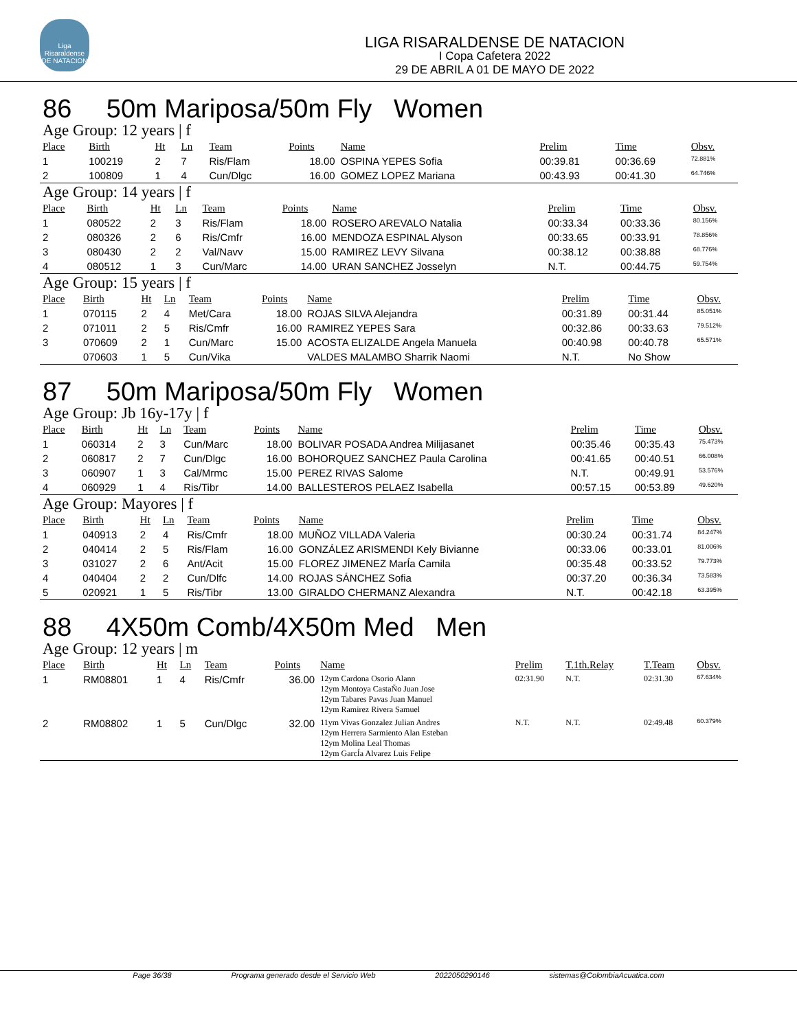Liga Risaraldense DE NATACION
LIGA RISARALDENSE DE NATACION
I Copa Cafetera 2022
29 DE ABRIL A 01 DE MAYO DE 2022
86 50m Mariposa/50m Fly Women
Age Group: 12 years | f
| Place | Birth | Ht | Ln | Team | Points | Name | Prelim | Time | Obsv. |
| --- | --- | --- | --- | --- | --- | --- | --- | --- | --- |
| 1 | 100219 | 2 | 7 | Ris/Flam | 18.00 | OSPINA YEPES Sofia | 00:39.81 | 00:36.69 | 72.881% |
| 2 | 100809 | 1 | 4 | Cun/Dlgc | 16.00 | GOMEZ LOPEZ Mariana | 00:43.93 | 00:41.30 | 64.746% |
Age Group: 14 years | f
| Place | Birth | Ht | Ln | Team | Points | Name | Prelim | Time | Obsv. |
| --- | --- | --- | --- | --- | --- | --- | --- | --- | --- |
| 1 | 080522 | 2 | 3 | Ris/Flam | 18.00 | ROSERO AREVALO Natalia | 00:33.34 | 00:33.36 | 80.156% |
| 2 | 080326 | 2 | 6 | Ris/Cmfr | 16.00 | MENDOZA ESPINAL Alyson | 00:33.65 | 00:33.91 | 78.856% |
| 3 | 080430 | 2 | 2 | Val/Navv | 15.00 | RAMIREZ LEVY Silvana | 00:38.12 | 00:38.88 | 68.776% |
| 4 | 080512 | 1 | 3 | Cun/Marc | 14.00 | URAN SANCHEZ Josselyn | N.T. | 00:44.75 | 59.754% |
Age Group: 15 years | f
| Place | Birth | Ht | Ln | Team | Points | Name | Prelim | Time | Obsv. |
| --- | --- | --- | --- | --- | --- | --- | --- | --- | --- |
| 1 | 070115 | 2 | 4 | Met/Cara | 18.00 | ROJAS SILVA Alejandra | 00:31.89 | 00:31.44 | 85.051% |
| 2 | 071011 | 2 | 5 | Ris/Cmfr | 16.00 | RAMIREZ YEPES Sara | 00:32.86 | 00:33.63 | 79.512% |
| 3 | 070609 | 2 | 1 | Cun/Marc | 15.00 | ACOSTA ELIZALDE Angela Manuela | 00:40.98 | 00:40.78 | 65.571% |
| | 070603 | 1 | 5 | Cun/Vika | | VALDES MALAMBO Sharrik Naomi | N.T. | No Show | |
87 50m Mariposa/50m Fly Women
Age Group: Jb 16y-17y | f
| Place | Birth | Ht | Ln | Team | Points | Name | Prelim | Time | Obsv. |
| --- | --- | --- | --- | --- | --- | --- | --- | --- | --- |
| 1 | 060314 | 2 | 3 | Cun/Marc | 18.00 | BOLIVAR POSADA Andrea Milijasanet | 00:35.46 | 00:35.43 | 75.473% |
| 2 | 060817 | 2 | 7 | Cun/Dlgc | 16.00 | BOHORQUEZ SANCHEZ Paula Carolina | 00:41.65 | 00:40.51 | 66.008% |
| 3 | 060907 | 1 | 3 | Cal/Mrmc | 15.00 | PEREZ RIVAS Salome | N.T. | 00:49.91 | 53.576% |
| 4 | 060929 | 1 | 4 | Ris/Tibr | 14.00 | BALLESTEROS PELAEZ Isabella | 00:57.15 | 00:53.89 | 49.620% |
Age Group: Mayores | f
| Place | Birth | Ht | Ln | Team | Points | Name | Prelim | Time | Obsv. |
| --- | --- | --- | --- | --- | --- | --- | --- | --- | --- |
| 1 | 040913 | 2 | 4 | Ris/Cmfr | 18.00 | MUÑOZ VILLADA Valeria | 00:30.24 | 00:31.74 | 84.247% |
| 2 | 040414 | 2 | 5 | Ris/Flam | 16.00 | GONZÁLEZ ARISMENDI Kely Bivianne | 00:33.06 | 00:33.01 | 81.006% |
| 3 | 031027 | 2 | 6 | Ant/Acit | 15.00 | FLOREZ JIMENEZ MarÍa Camila | 00:35.48 | 00:33.52 | 79.773% |
| 4 | 040404 | 2 | 2 | Cun/Dlfc | 14.00 | ROJAS SÁNCHEZ Sofia | 00:37.20 | 00:36.34 | 73.583% |
| 5 | 020921 | 1 | 5 | Ris/Tibr | 13.00 | GIRALDO CHERMANZ Alexandra | N.T. | 00:42.18 | 63.395% |
88 4X50m Comb/4X50m Med Men
Age Group: 12 years | m
| Place | Birth | Ht | Ln | Team | Points | Name | Prelim | T.1th.Relay | T.Team | Obsv. |
| --- | --- | --- | --- | --- | --- | --- | --- | --- | --- | --- |
| 1 | RM08801 | 1 | 4 | Ris/Cmfr | 36.00 | 12ym Cardona Osorio Alann 12ym Montoya CastaÑo Juan Jose 12ym Tabares Pavas Juan Manuel 12ym Ramirez Rivera Samuel | 02:31.90 | N.T. | 02:31.30 | 67.634% |
| 2 | RM08802 | 1 | 5 | Cun/Dlgc | 32.00 | 11ym Vivas Gonzalez Julian Andres 12ym Herrera Sarmiento Alan Esteban 12ym Molina Leal Thomas 12ym GarcÍa Alvarez Luis Felipe | N.T. | N.T. | 02:49.48 | 60.379% |
Page 36/38 Programa generado desde el Servicio Web 2022050290146 sistemas@ColombiaAcuatica.com